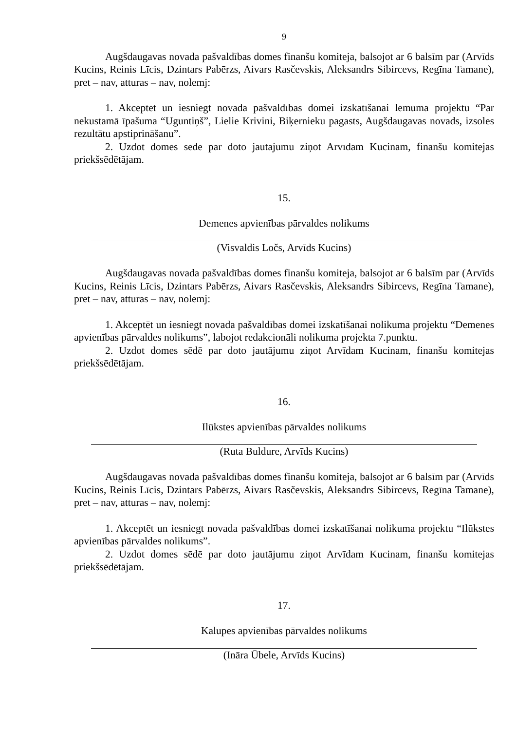9
Augšdaugavas novada pašvaldības domes finanšu komiteja, balsojot ar 6 balsīm par (Arvīds Kucins, Reinis Līcis, Dzintars Pabērzs, Aivars Rasčevskis, Aleksandrs Sibircevs, Regīna Tamane), pret – nav, atturas – nav, nolemj:
1. Akceptēt un iesniegt novada pašvaldības domei izskatīšanai lēmuma projektu “Par nekustamā īpašuma “Uguntiņš”, Lielie Krivini, Biķernieku pagasts, Augšdaugavas novads, izsoles rezultātu apstiprināšanu”.
2. Uzdot domes sēdē par doto jautājumu ziņot Arvīdam Kucinam, finanšu komitejas priekšsēdētājam.
15.
Demenes apvienības pārvaldes nolikums
(Visvaldis Ločs, Arvīds Kucins)
Augšdaugavas novada pašvaldības domes finanšu komiteja, balsojot ar 6 balsīm par (Arvīds Kucins, Reinis Līcis, Dzintars Pabērzs, Aivars Rasčevskis, Aleksandrs Sibircevs, Regīna Tamane), pret – nav, atturas – nav, nolemj:
1. Akceptēt un iesniegt novada pašvaldības domei izskatīšanai nolikuma projektu “Demenes apvienības pārvaldes nolikums”, labojot redakcionāli nolikuma projekta 7.punktu.
2. Uzdot domes sēdē par doto jautājumu ziņot Arvīdam Kucinam, finanšu komitejas priekšsēdētājam.
16.
Ilūkstes apvienības pārvaldes nolikums
(Ruta Buldure, Arvīds Kucins)
Augšdaugavas novada pašvaldības domes finanšu komiteja, balsojot ar 6 balsīm par (Arvīds Kucins, Reinis Līcis, Dzintars Pabērzs, Aivars Rasčevskis, Aleksandrs Sibircevs, Regīna Tamane), pret – nav, atturas – nav, nolemj:
1. Akceptēt un iesniegt novada pašvaldības domei izskatīšanai nolikuma projektu “Ilūkstes apvienības pārvaldes nolikums”.
2. Uzdot domes sēdē par doto jautājumu ziņot Arvīdam Kucinam, finanšu komitejas priekšsēdētājam.
17.
Kalupes apvienības pārvaldes nolikums
(Ināra Ūbele, Arvīds Kucins)